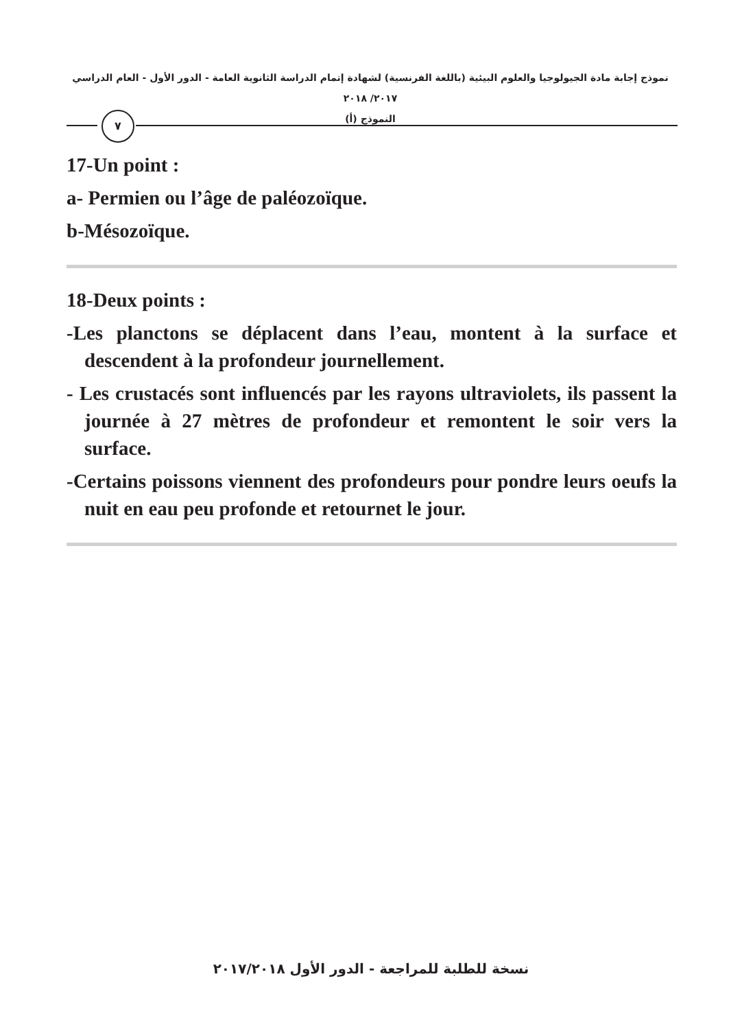نموذج إجابة مادة الجيولوجيا والعلوم البيئية (باللغة الفرنسية) لشهادة إتمام الدراسة الثانوية العامة - الدور الأول - العام الدراسي ٢٠١٧/ ٢٠١٨
النموذج (أ)
٧
17-Un point :
a- Permien ou l’âge de paléozoïque.
b-Mésozoïque.
18-Deux points :
-Les planctons se déplacent dans l’eau, montent à la surface et descendent à la profondeur journellement.
- Les crustacés sont influencés par les rayons ultraviolets, ils passent la journée à 27 mètres de profondeur et remontent le soir vers la surface.
-Certains poissons viennent des profondeurs pour pondre leurs oeufs la nuit en eau peu profonde et retournet le jour.
نسخة للطلبة للمراجعة - الدور الأول ٢٠١٧/٢٠١٨